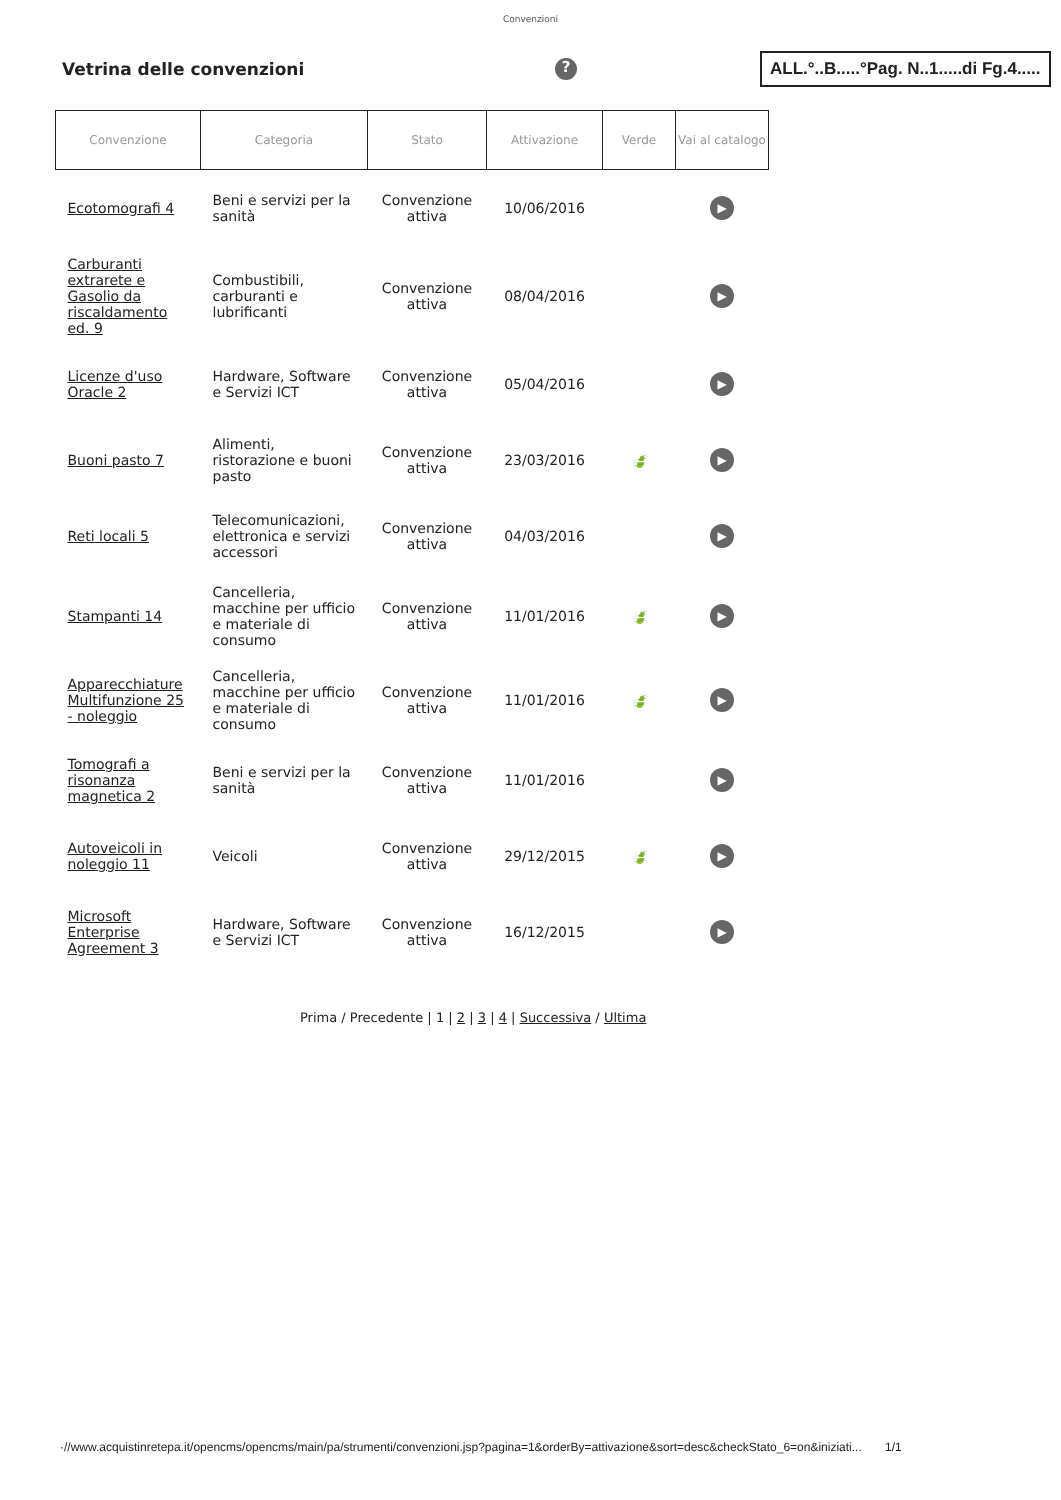Convenzioni
Vetrina delle convenzioni
?
ALL.°..B.....°Pag. N..1.....di Fg.4.....
| Convenzione | Categoria | Stato | Attivazione | Verde | Vai al catalogo |
| --- | --- | --- | --- | --- | --- |
| Ecotomografi 4 | Beni e servizi per la sanità | Convenzione attiva | 10/06/2016 | | ▶ |
| Carburanti extrarete e Gasolio da riscaldamento ed. 9 | Combustibili, carburanti e lubrificanti | Convenzione attiva | 08/04/2016 | | ▶ |
| Licenze d'uso Oracle 2 | Hardware, Software e Servizi ICT | Convenzione attiva | 05/04/2016 | | ▶ |
| Buoni pasto 7 | Alimenti, ristorazione e buoni pasto | Convenzione attiva | 23/03/2016 | 🍃 | ▶ |
| Reti locali 5 | Telecomunicazioni, elettronica e servizi accessori | Convenzione attiva | 04/03/2016 | | ▶ |
| Stampanti 14 | Cancelleria, macchine per ufficio e materiale di consumo | Convenzione attiva | 11/01/2016 | 🍃 | ▶ |
| Apparecchiature Multifunzione 25 - noleggio | Cancelleria, macchine per ufficio e materiale di consumo | Convenzione attiva | 11/01/2016 | 🍃 | ▶ |
| Tomografi a risonanza magnetica 2 | Beni e servizi per la sanità | Convenzione attiva | 11/01/2016 | | ▶ |
| Autoveicoli in noleggio 11 | Veicoli | Convenzione attiva | 29/12/2015 | 🍃 | ▶ |
| Microsoft Enterprise Agreement 3 | Hardware, Software e Servizi ICT | Convenzione attiva | 16/12/2015 | | ▶ |
Prima / Precedente | 1 | 2 | 3 | 4 | Successiva / Ultima
·//www.acquistinretepa.it/opencms/opencms/main/pa/strumenti/convenzioni.jsp?pagina=1&orderBy=attivazione&sort=desc&checkStato_6=on&iniziati... 1/1